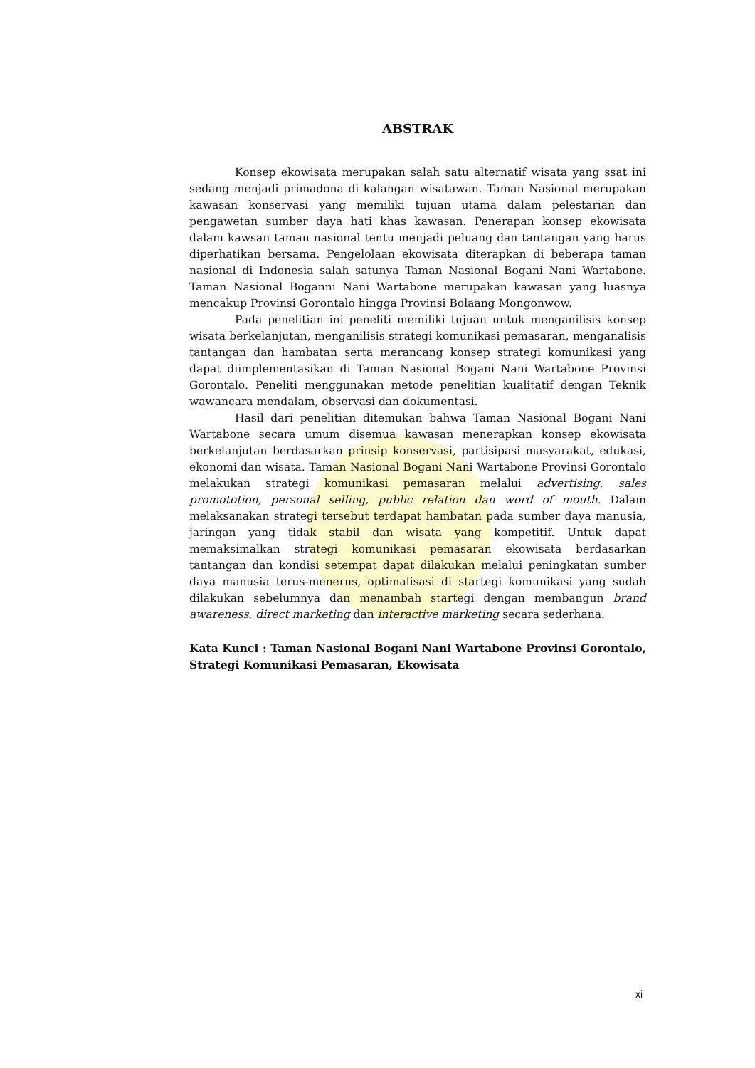ABSTRAK
Konsep ekowisata merupakan salah satu alternatif wisata yang ssat ini sedang menjadi primadona di kalangan wisatawan. Taman Nasional merupakan kawasan konservasi yang memiliki tujuan utama dalam pelestarian dan pengawetan sumber daya hati khas kawasan. Penerapan konsep ekowisata dalam kawsan taman nasional tentu menjadi peluang dan tantangan yang harus diperhatikan bersama. Pengelolaan ekowisata diterapkan di beberapa taman nasional di Indonesia salah satunya Taman Nasional Bogani Nani Wartabone. Taman Nasional Boganni Nani Wartabone merupakan kawasan yang luasnya mencakup Provinsi Gorontalo hingga Provinsi Bolaang Mongonwow.
Pada penelitian ini peneliti memiliki tujuan untuk menganilisis konsep wisata berkelanjutan, menganilisis strategi komunikasi pemasaran, menganalisis tantangan dan hambatan serta merancang konsep strategi komunikasi yang dapat diimplementasikan di Taman Nasional Bogani Nani Wartabone Provinsi Gorontalo. Peneliti menggunakan metode penelitian kualitatif dengan Teknik wawancara mendalam, observasi dan dokumentasi.
Hasil dari penelitian ditemukan bahwa Taman Nasional Bogani Nani Wartabone secara umum disemua kawasan menerapkan konsep ekowisata berkelanjutan berdasarkan prinsip konservasi, partisipasi masyarakat, edukasi, ekonomi dan wisata. Taman Nasional Bogani Nani Wartabone Provinsi Gorontalo melakukan strategi komunikasi pemasaran melalui advertising, sales promototion, personal selling, public relation dan word of mouth. Dalam melaksanakan strategi tersebut terdapat hambatan pada sumber daya manusia, jaringan yang tidak stabil dan wisata yang kompetitif. Untuk dapat memaksimalkan strategi komunikasi pemasaran ekowisata berdasarkan tantangan dan kondisi setempat dapat dilakukan melalui peningkatan sumber daya manusia terus-menerus, optimalisasi di startegi komunikasi yang sudah dilakukan sebelumnya dan menambah startegi dengan membangun brand awareness, direct marketing dan interactive marketing secara sederhana.
Kata Kunci : Taman Nasional Bogani Nani Wartabone Provinsi Gorontalo, Strategi Komunikasi Pemasaran, Ekowisata
xi